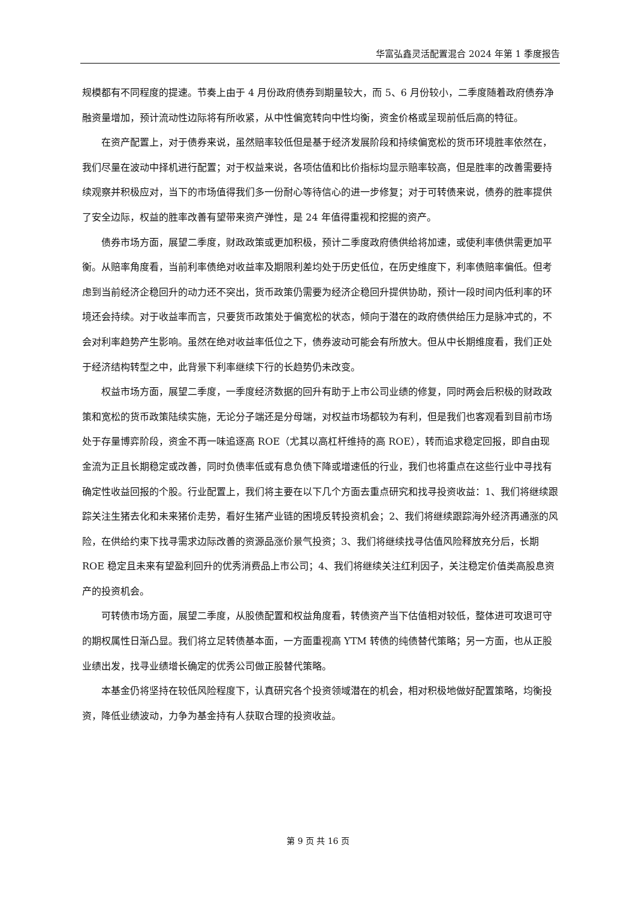华富弘鑫灵活配置混合 2024 年第 1 季度报告
规模都有不同程度的提速。节奏上由于 4 月份政府债券到期量较大，而 5、6 月份较小，二季度随着政府债券净融资量增加，预计流动性边际将有所收紧，从中性偏宽转向中性均衡，资金价格或呈现前低后高的特征。
在资产配置上，对于债券来说，虽然赔率较低但是基于经济发展阶段和持续偏宽松的货币环境胜率依然在，我们尽量在波动中择机进行配置；对于权益来说，各项估值和比价指标均显示赔率较高，但是胜率的改善需要持续观察并积极应对，当下的市场值得我们多一份耐心等待信心的进一步修复；对于可转债来说，债券的胜率提供了安全边际，权益的胜率改善有望带来资产弹性，是 24 年值得重视和挖掘的资产。
债券市场方面，展望二季度，财政政策或更加积极，预计二季度政府债供给将加速，或使利率债供需更加平衡。从赔率角度看，当前利率债绝对收益率及期限利差均处于历史低位，在历史维度下，利率债赔率偏低。但考虑到当前经济企稳回升的动力还不突出，货币政策仍需要为经济企稳回升提供协助，预计一段时间内低利率的环境还会持续。对于收益率而言，只要货币政策处于偏宽松的状态，倾向于潜在的政府债供给压力是脉冲式的，不会对利率趋势产生影响。虽然在绝对收益率低位之下，债券波动可能会有所放大。但从中长期维度看，我们正处于经济结构转型之中，此背景下利率继续下行的长趋势仍未改变。
权益市场方面，展望二季度，一季度经济数据的回升有助于上市公司业绩的修复，同时两会后积极的财政政策和宽松的货币政策陆续实施，无论分子端还是分母端，对权益市场都较为有利，但是我们也客观看到目前市场处于存量博弈阶段，资金不再一味追逐高 ROE（尤其以高杠杆维持的高 ROE），转而追求稳定回报，即自由现金流为正且长期稳定或改善，同时负债率低或有息负债下降或增速低的行业，我们也将重点在这些行业中寻找有确定性收益回报的个股。行业配置上，我们将主要在以下几个方面去重点研究和找寻投资收益：1、我们将继续跟踪关注生猪去化和未来猪价走势，看好生猪产业链的困境反转投资机会；2、我们将继续跟踪海外经济再通涨的风险，在供给约束下找寻需求边际改善的资源品涨价景气投资；3、我们将继续找寻估值风险释放充分后，长期 ROE 稳定且未来有望盈利回升的优秀消费品上市公司；4、我们将继续关注红利因子，关注稳定价值类高股息资产的投资机会。
可转债市场方面，展望二季度，从股债配置和权益角度看，转债资产当下估值相对较低，整体进可攻退可守的期权属性日渐凸显。我们将立足转债基本面，一方面重视高 YTM 转债的纯债替代策略；另一方面，也从正股业绩出发，找寻业绩增长确定的优秀公司做正股替代策略。
本基金仍将坚持在较低风险程度下，认真研究各个投资领域潜在的机会，相对积极地做好配置策略，均衡投资，降低业绩波动，力争为基金持有人获取合理的投资收益。
第 9 页 共 16 页